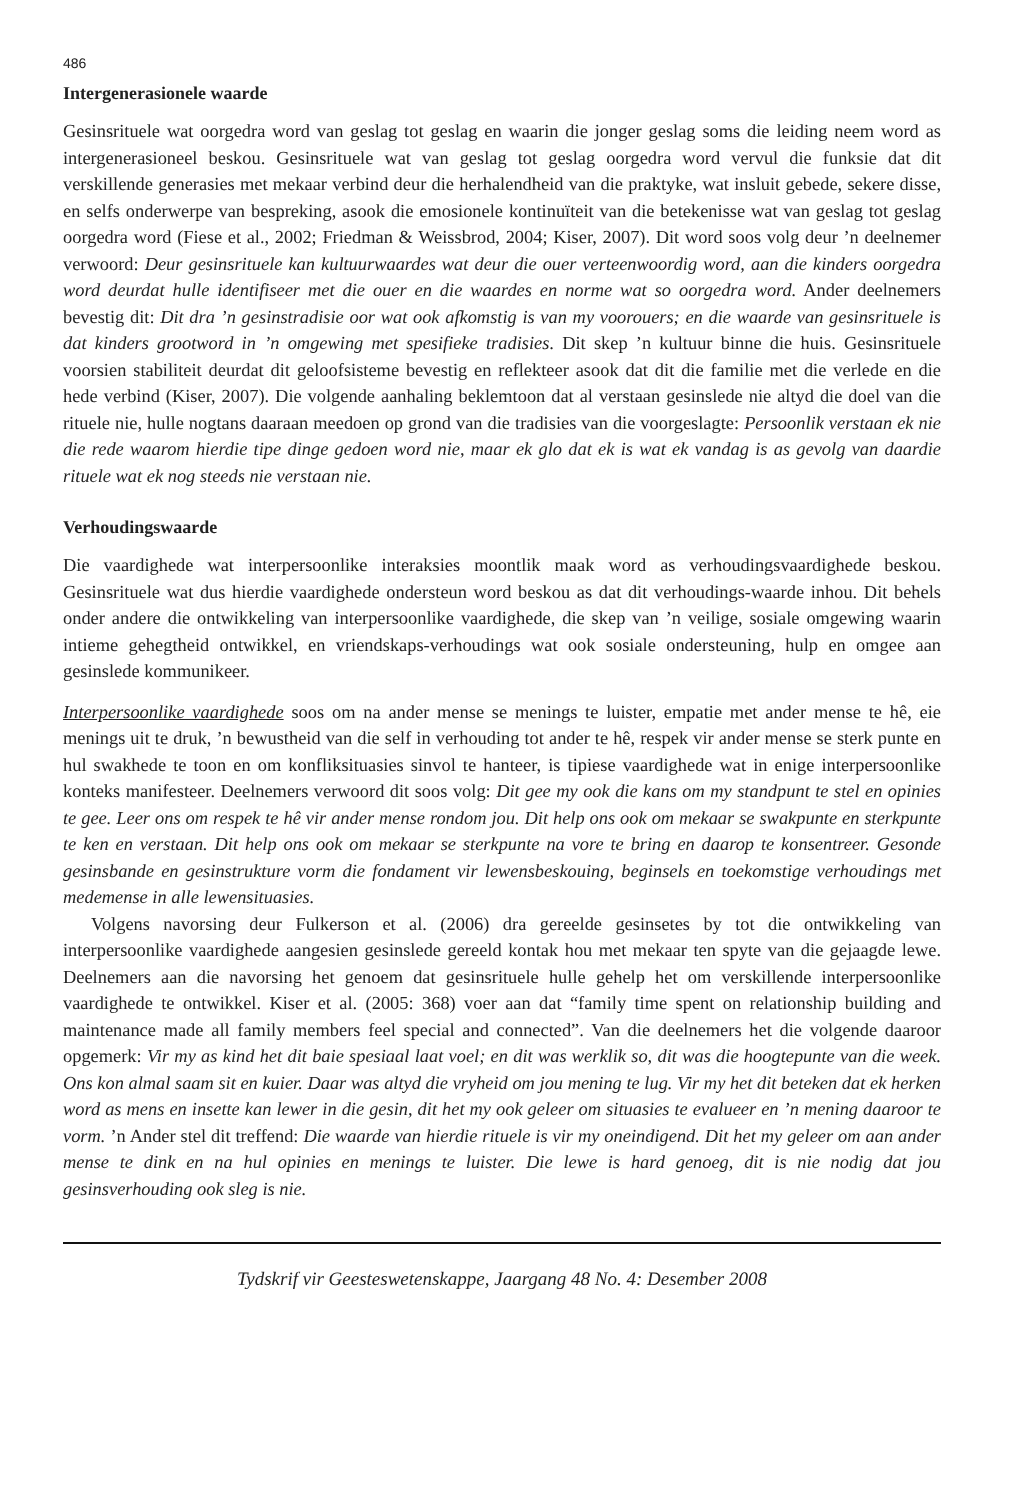486
Intergenerasionele waarde
Gesinsrituele wat oorgedra word van geslag tot geslag en waarin die jonger geslag soms die leiding neem word as intergenerasioneel beskou. Gesinsrituele wat van geslag tot geslag oorgedra word vervul die funksie dat dit verskillende generasies met mekaar verbind deur die herhalendheid van die praktyke, wat insluit gebede, sekere disse, en selfs onderwerpe van bespreking, asook die emosionele kontinuïteit van die betekenisse wat van geslag tot geslag oorgedra word (Fiese et al., 2002; Friedman & Weissbrod, 2004; Kiser, 2007). Dit word soos volg deur ’n deelnemer verwoord: Deur gesinsrituele kan kultuurwaardes wat deur die ouer verteenwoordig word, aan die kinders oorgedra word deurdat hulle identifiseer met die ouer en die waardes en norme wat so oorgedra word. Ander deelnemers bevestig dit: Dit dra ’n gesinstradisie oor wat ook afkomstig is van my voorouers; en die waarde van gesinsrituele is dat kinders grootword in ’n omgewing met spesifieke tradisies. Dit skep ’n kultuur binne die huis. Gesinsrituele voorsien stabiliteit deurdat dit geloofsisteme bevestig en reflekteer asook dat dit die familie met die verlede en die hede verbind (Kiser, 2007). Die volgende aanhaling beklemtoon dat al verstaan gesinslede nie altyd die doel van die rituele nie, hulle nogtans daaraan meedoen op grond van die tradisies van die voorgeslagte: Persoonlik verstaan ek nie die rede waarom hierdie tipe dinge gedoen word nie, maar ek glo dat ek is wat ek vandag is as gevolg van daardie rituele wat ek nog steeds nie verstaan nie.
Verhoudingswaarde
Die vaardighede wat interpersoonlike interaksies moontlik maak word as verhoudingsvaardighede beskou. Gesinsrituele wat dus hierdie vaardighede ondersteun word beskou as dat dit verhoudings-waarde inhou. Dit behels onder andere die ontwikkeling van interpersoonlike vaardighede, die skep van ’n veilige, sosiale omgewing waarin intieme gehegtheid ontwikkel, en vriendskaps-verhoudings wat ook sosiale ondersteuning, hulp en omgee aan gesinslede kommunikeer.
Interpersoonlike vaardighede soos om na ander mense se menings te luister, empatie met ander mense te hê, eie menings uit te druk, ’n bewustheid van die self in verhouding tot ander te hê, respek vir ander mense se sterk punte en hul swakhede te toon en om konfliksituasies sinvol te hanteer, is tipiese vaardighede wat in enige interpersoonlike konteks manifesteer. Deelnemers verwoord dit soos volg: Dit gee my ook die kans om my standpunt te stel en opinies te gee. Leer ons om respek te hê vir ander mense rondom jou. Dit help ons ook om mekaar se swakpunte en sterkpunte te ken en verstaan. Dit help ons ook om mekaar se sterkpunte na vore te bring en daarop te konsentreer. Gesonde gesinsbande en gesinstrukture vorm die fondament vir lewensbeskouing, beginsels en toekomstige verhoudings met medemense in alle lewensituasies.
Volgens navorsing deur Fulkerson et al. (2006) dra gereelde gesinsetes by tot die ontwikkeling van interpersoonlike vaardighede aangesien gesinslede gereeld kontak hou met mekaar ten spyte van die gejaagde lewe. Deelnemers aan die navorsing het genoem dat gesinsrituele hulle gehelp het om verskillende interpersoonlike vaardighede te ontwikkel. Kiser et al. (2005: 368) voer aan dat “family time spent on relationship building and maintenance made all family members feel special and connected”. Van die deelnemers het die volgende daaroor opgemerk: Vir my as kind het dit baie spesiaal laat voel; en dit was werklik so, dit was die hoogtepunte van die week. Ons kon almal saam sit en kuier. Daar was altyd die vryheid om jou mening te lug. Vir my het dit beteken dat ek herken word as mens en insette kan lewer in die gesin, dit het my ook geleer om situasies te evalueer en ’n mening daaroor te vorm. ’n Ander stel dit treffend: Die waarde van hierdie rituele is vir my oneindigend. Dit het my geleer om aan ander mense te dink en na hul opinies en menings te luister. Die lewe is hard genoeg, dit is nie nodig dat jou gesinsverhouding ook sleg is nie.
Tydskrif vir Geesteswetenskappe, Jaargang 48 No. 4: Desember 2008